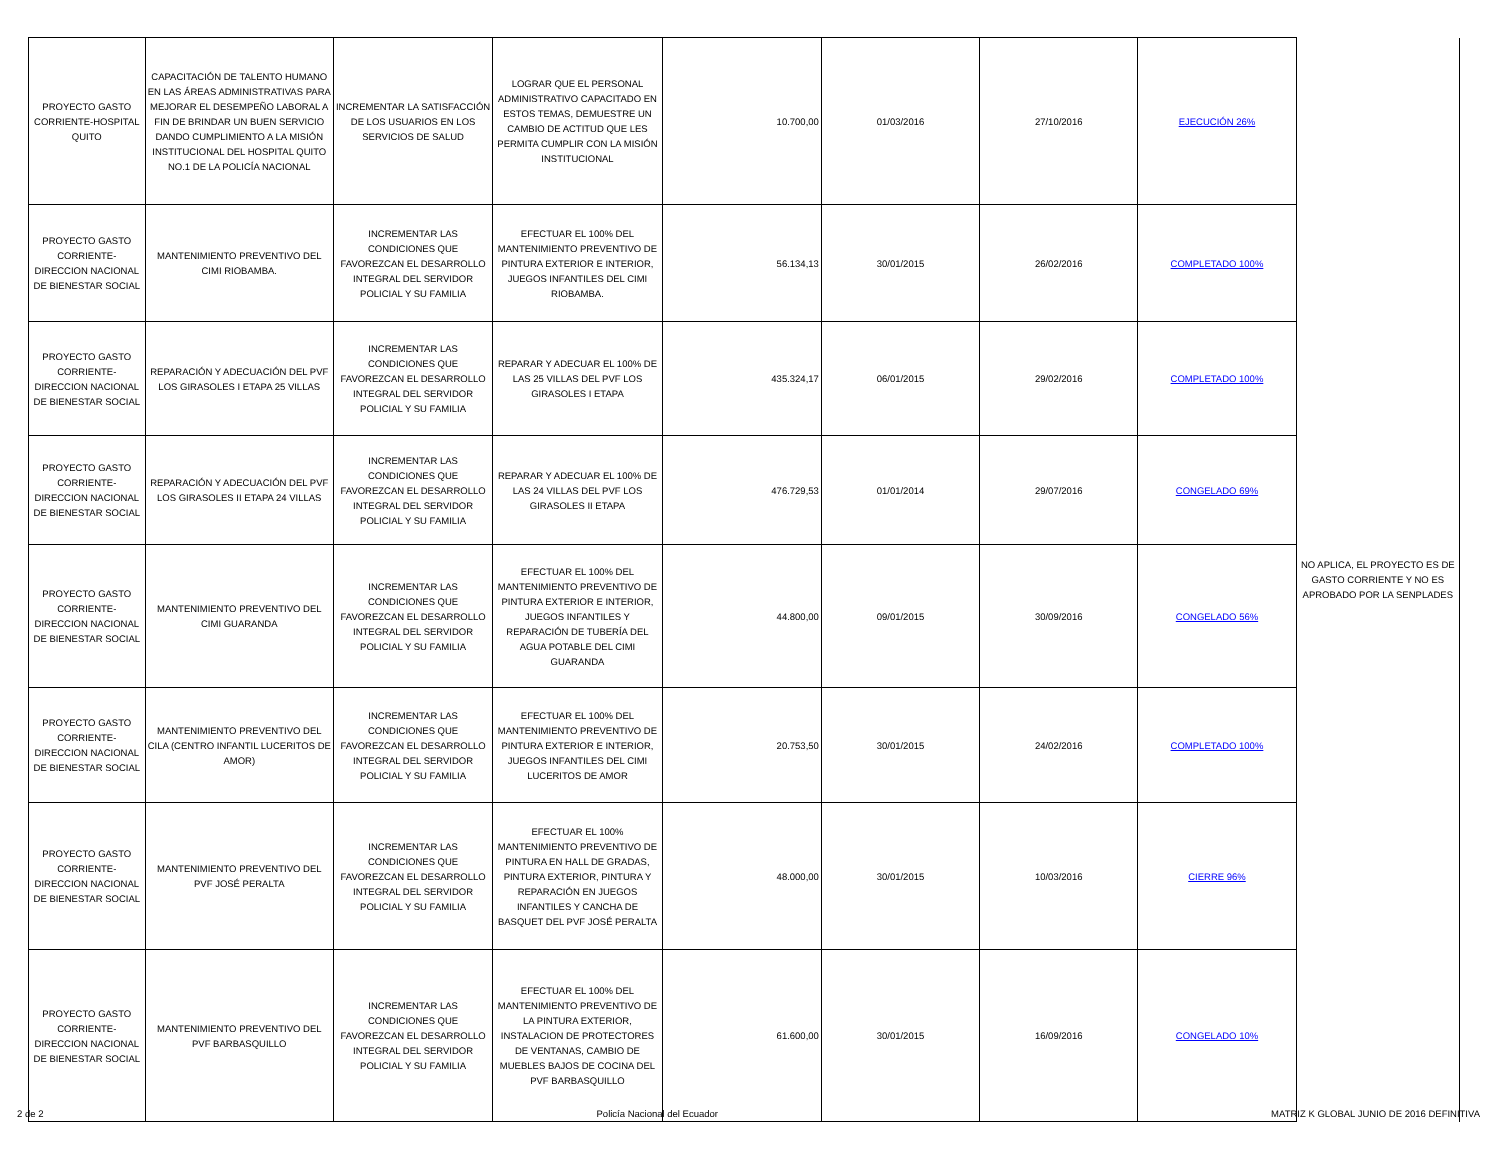| PROYECTO GASTO CORRIENTE-HOSPITAL QUITO | CAPACITACIÓN DE TALENTO HUMANO EN LAS ÁREAS ADMINISTRATIVAS PARA MEJORAR EL DESEMPEÑO LABORAL A FIN DE BRINDAR UN BUEN SERVICIO DANDO CUMPLIMIENTO A LA MISIÓN INSTITUCIONAL DEL HOSPITAL QUITO NO.1 DE LA POLICÍA NACIONAL | INCREMENTAR LA SATISFACCIÓN DE LOS USUARIOS EN LOS SERVICIOS DE SALUD | LOGRAR QUE EL PERSONAL ADMINISTRATIVO CAPACITADO EN ESTOS TEMAS, DEMUESTRE UN CAMBIO DE ACTITUD QUE LES PERMITA CUMPLIR CON LA MISIÓN INSTITUCIONAL | 10.700,00 | 01/03/2016 | 27/10/2016 | EJECUCIÓN 26% | NO APLICA, EL PROYECTO ES DE GASTO CORRIENTE Y NO ES APROBADO POR LA SENPLADES |
| PROYECTO GASTO CORRIENTE-DIRECCION NACIONAL DE BIENESTAR SOCIAL | MANTENIMIENTO PREVENTIVO DEL CIMI RIOBAMBA. | INCREMENTAR LAS CONDICIONES QUE FAVOREZCAN EL DESARROLLO INTEGRAL DEL SERVIDOR POLICIAL Y SU FAMILIA | EFECTUAR EL 100% DEL MANTENIMIENTO PREVENTIVO DE PINTURA EXTERIOR E INTERIOR, JUEGOS INFANTILES DEL CIMI RIOBAMBA. | 56.134,13 | 30/01/2015 | 26/02/2016 | COMPLETADO 100% | |
| PROYECTO GASTO CORRIENTE-DIRECCION NACIONAL DE BIENESTAR SOCIAL | REPARACIÓN Y ADECUACIÓN DEL PVF LOS GIRASOLES I ETAPA 25 VILLAS | INCREMENTAR LAS CONDICIONES QUE FAVOREZCAN EL DESARROLLO INTEGRAL DEL SERVIDOR POLICIAL Y SU FAMILIA | REPARAR Y ADECUAR EL 100% DE LAS 25 VILLAS DEL PVF LOS GIRASOLES I ETAPA | 435.324,17 | 06/01/2015 | 29/02/2016 | COMPLETADO 100% | |
| PROYECTO GASTO CORRIENTE-DIRECCION NACIONAL DE BIENESTAR SOCIAL | REPARACIÓN Y ADECUACIÓN DEL PVF LOS GIRASOLES II ETAPA 24 VILLAS | INCREMENTAR LAS CONDICIONES QUE FAVOREZCAN EL DESARROLLO INTEGRAL DEL SERVIDOR POLICIAL Y SU FAMILIA | REPARAR Y ADECUAR EL 100% DE LAS 24 VILLAS DEL PVF LOS GIRASOLES II ETAPA | 476.729,53 | 01/01/2014 | 29/07/2016 | CONGELADO 69% | |
| PROYECTO GASTO CORRIENTE-DIRECCION NACIONAL DE BIENESTAR SOCIAL | MANTENIMIENTO PREVENTIVO DEL CIMI GUARANDA | INCREMENTAR LAS CONDICIONES QUE FAVOREZCAN EL DESARROLLO INTEGRAL DEL SERVIDOR POLICIAL Y SU FAMILIA | EFECTUAR EL 100% DEL MANTENIMIENTO PREVENTIVO DE PINTURA EXTERIOR E INTERIOR, JUEGOS INFANTILES Y REPARACIÓN DE TUBERÍA DEL AGUA POTABLE DEL CIMI GUARANDA | 44.800,00 | 09/01/2015 | 30/09/2016 | CONGELADO 56% | |
| PROYECTO GASTO CORRIENTE-DIRECCION NACIONAL DE BIENESTAR SOCIAL | MANTENIMIENTO PREVENTIVO DEL CILA (CENTRO INFANTIL LUCERITOS DE AMOR) | INCREMENTAR LAS CONDICIONES QUE FAVOREZCAN EL DESARROLLO INTEGRAL DEL SERVIDOR POLICIAL Y SU FAMILIA | EFECTUAR EL 100% DEL MANTENIMIENTO PREVENTIVO DE PINTURA EXTERIOR E INTERIOR, JUEGOS INFANTILES DEL CIMI LUCERITOS DE AMOR | 20.753,50 | 30/01/2015 | 24/02/2016 | COMPLETADO 100% | |
| PROYECTO GASTO CORRIENTE-DIRECCION NACIONAL DE BIENESTAR SOCIAL | MANTENIMIENTO PREVENTIVO DEL PVF JOSÉ PERALTA | INCREMENTAR LAS CONDICIONES QUE FAVOREZCAN EL DESARROLLO INTEGRAL DEL SERVIDOR POLICIAL Y SU FAMILIA | EFECTUAR EL 100% MANTENIMIENTO PREVENTIVO DE PINTURA EN HALL DE GRADAS, PINTURA EXTERIOR, PINTURA Y REPARACIÓN EN JUEGOS INFANTILES Y CANCHA DE BASQUET DEL PVF JOSÉ PERALTA | 48.000,00 | 30/01/2015 | 10/03/2016 | CIERRE 96% | |
| PROYECTO GASTO CORRIENTE-DIRECCION NACIONAL DE BIENESTAR SOCIAL | MANTENIMIENTO PREVENTIVO DEL PVF BARBASQUILLO | INCREMENTAR LAS CONDICIONES QUE FAVOREZCAN EL DESARROLLO INTEGRAL DEL SERVIDOR POLICIAL Y SU FAMILIA | EFECTUAR EL 100% DEL MANTENIMIENTO PREVENTIVO DE LA PINTURA EXTERIOR, INSTALACION DE PROTECTORES DE VENTANAS, CAMBIO DE MUEBLES BAJOS DE COCINA DEL PVF BARBASQUILLO | 61.600,00 | 30/01/2015 | 16/09/2016 | CONGELADO 10% | |
2 de 2 Policía Nacional del Ecuador MATRIZ K GLOBAL JUNIO DE 2016 DEFINITIVA